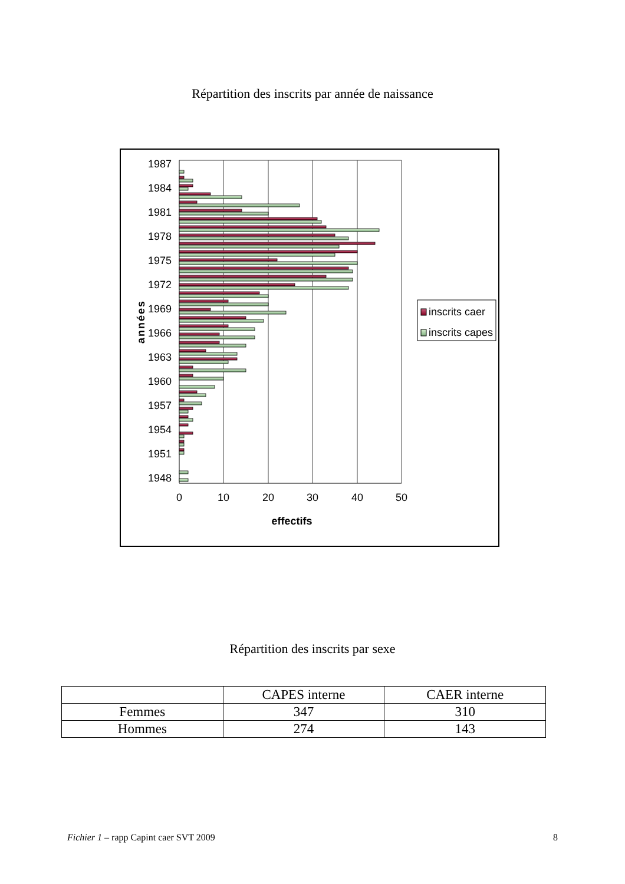Répartition des inscrits par année de naissance
1987
1984
1981
1978
1975
1972
1969
1966
1963
1960
1957
1954
1951
1948
0
10
20
30
40
50
effectifs
années
inscrits caer
inscrits capes
Répartition des inscrits par sexe
| | CAPES interne | CAER interne |
| --- | --- | --- |
| Femmes | 347 | 310 |
| Hommes | 274 | 143 |
Fichier 1 – rapp Capint caer SVT 2009 8